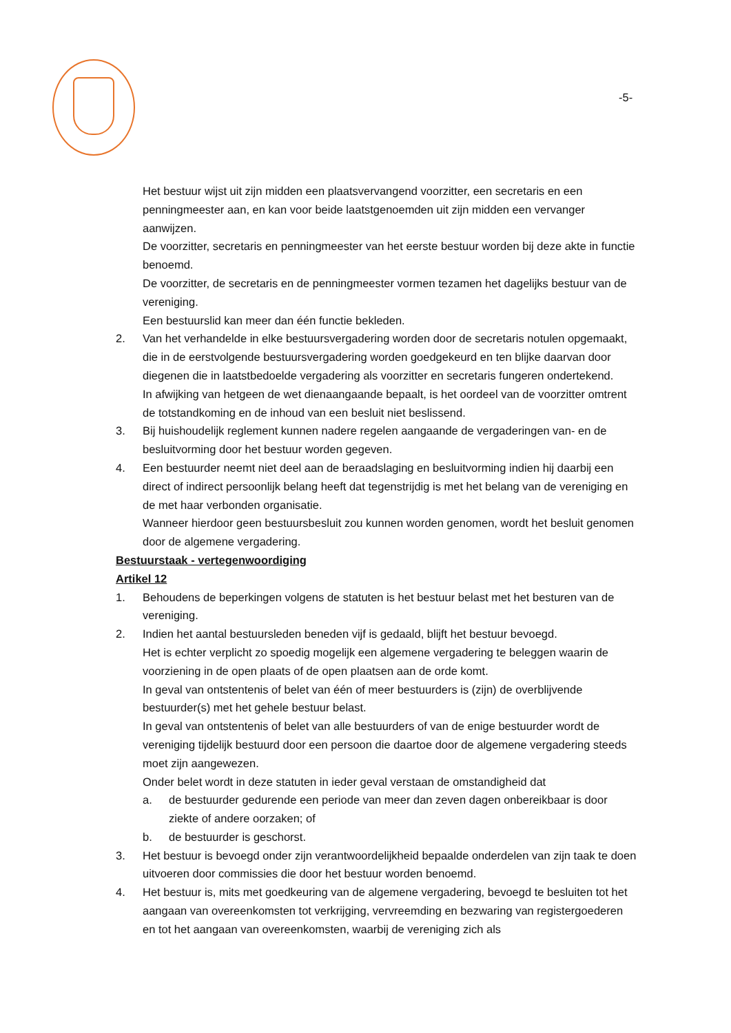-5-
Het bestuur wijst uit zijn midden een plaatsvervangend voorzitter, een secretaris en een penningmeester aan, en kan voor beide laatstgenoemden uit zijn midden een vervanger aanwijzen.
De voorzitter, secretaris en penningmeester van het eerste bestuur worden bij deze akte in functie benoemd.
De voorzitter, de secretaris en de penningmeester vormen tezamen het dagelijks bestuur van de vereniging.
Een bestuurslid kan meer dan één functie bekleden.
2. Van het verhandelde in elke bestuursvergadering worden door de secretaris notulen opgemaakt, die in de eerstvolgende bestuursvergadering worden goedgekeurd en ten blijke daarvan door diegenen die in laatstbedoelde vergadering als voorzitter en secretaris fungeren ondertekend.
In afwijking van hetgeen de wet dienaangaande bepaalt, is het oordeel van de voorzitter omtrent de totstandkoming en de inhoud van een besluit niet beslissend.
3. Bij huishoudelijk reglement kunnen nadere regelen aangaande de vergaderingen van- en de besluitvorming door het bestuur worden gegeven.
4. Een bestuurder neemt niet deel aan de beraadslaging en besluitvorming indien hij daarbij een direct of indirect persoonlijk belang heeft dat tegenstrijdig is met het belang van de vereniging en de met haar verbonden organisatie.
Wanneer hierdoor geen bestuursbesluit zou kunnen worden genomen, wordt het besluit genomen door de algemene vergadering.
Bestuurstaak - vertegenwoordiging
Artikel 12
1. Behoudens de beperkingen volgens de statuten is het bestuur belast met het besturen van de vereniging.
2. Indien het aantal bestuursleden beneden vijf is gedaald, blijft het bestuur bevoegd.
Het is echter verplicht zo spoedig mogelijk een algemene vergadering te beleggen waarin de voorziening in de open plaats of de open plaatsen aan de orde komt.
In geval van ontstentenis of belet van één of meer bestuurders is (zijn) de overblijvende bestuurder(s) met het gehele bestuur belast.
In geval van ontstentenis of belet van alle bestuurders of van de enige bestuurder wordt de vereniging tijdelijk bestuurd door een persoon die daartoe door de algemene vergadering steeds moet zijn aangewezen.
Onder belet wordt in deze statuten in ieder geval verstaan de omstandigheid dat
a. de bestuurder gedurende een periode van meer dan zeven dagen onbereikbaar is door ziekte of andere oorzaken; of
b. de bestuurder is geschorst.
3. Het bestuur is bevoegd onder zijn verantwoordelijkheid bepaalde onderdelen van zijn taak te doen uitvoeren door commissies die door het bestuur worden benoemd.
4. Het bestuur is, mits met goedkeuring van de algemene vergadering, bevoegd te besluiten tot het aangaan van overeenkomsten tot verkrijging, vervreemding en bezwaring van registergoederen en tot het aangaan van overeenkomsten, waarbij de vereniging zich als